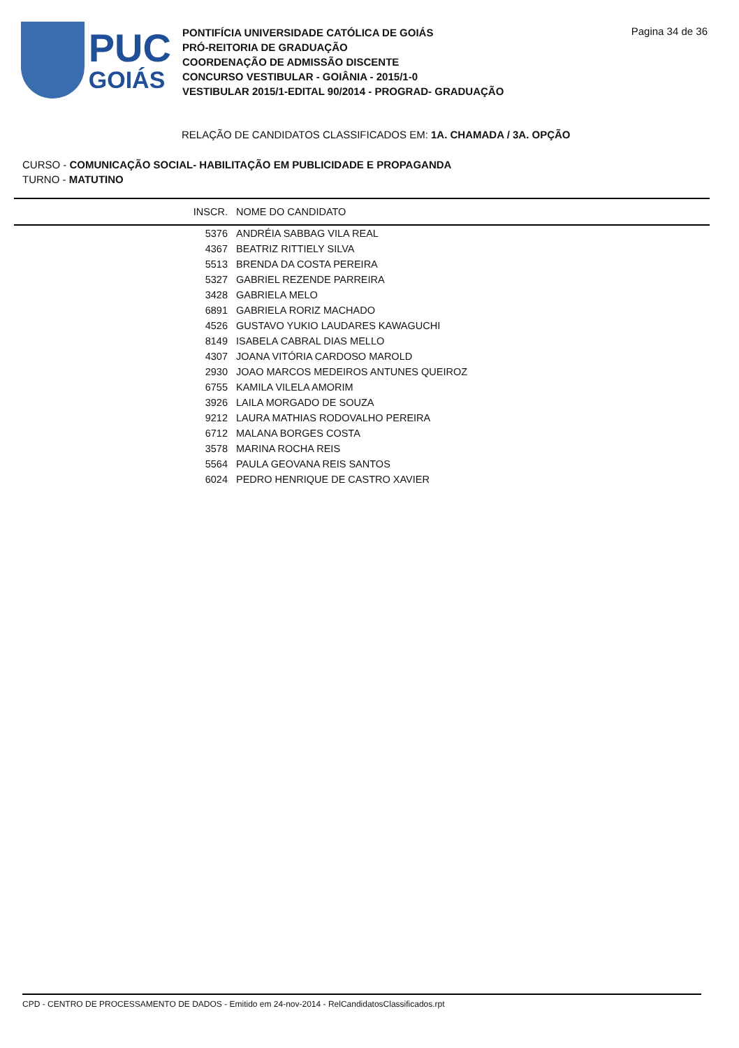PUC
GOIÁS
PONTIFÍCIA UNIVERSIDADE CATÓLICA DE GOIÁS
PRÓ-REITORIA DE GRADUAÇÃO
COORDENAÇÃO DE ADMISSÃO DISCENTE
CONCURSO VESTIBULAR - GOIÂNIA - 2015/1-0
VESTIBULAR 2015/1-EDITAL 90/2014 - PROGRAD- GRADUAÇÃO
Pagina 34 de 36
RELAÇÃO DE CANDIDATOS CLASSIFICADOS EM: 1A. CHAMADA / 3A. OPÇÃO
CURSO - COMUNICAÇÃO SOCIAL- HABILITAÇÃO EM PUBLICIDADE E PROPAGANDA
TURNO - MATUTINO
| INSCR. | NOME DO CANDIDATO |
| --- | --- |
| 5376 | ANDRÉIA SABBAG VILA REAL |
| 4367 | BEATRIZ RITTIELY SILVA |
| 5513 | BRENDA DA COSTA PEREIRA |
| 5327 | GABRIEL REZENDE PARREIRA |
| 3428 | GABRIELA MELO |
| 6891 | GABRIELA RORIZ MACHADO |
| 4526 | GUSTAVO YUKIO LAUDARES KAWAGUCHI |
| 8149 | ISABELA CABRAL DIAS MELLO |
| 4307 | JOANA VITÓRIA CARDOSO MAROLD |
| 2930 | JOAO MARCOS MEDEIROS ANTUNES QUEIROZ |
| 6755 | KAMILA VILELA AMORIM |
| 3926 | LAILA MORGADO DE SOUZA |
| 9212 | LAURA MATHIAS RODOVALHO PEREIRA |
| 6712 | MALANA BORGES COSTA |
| 3578 | MARINA ROCHA REIS |
| 5564 | PAULA GEOVANA REIS SANTOS |
| 6024 | PEDRO HENRIQUE DE CASTRO XAVIER |
CPD - CENTRO DE PROCESSAMENTO DE DADOS - Emitido em 24-nov-2014 - RelCandidatosClassificados.rpt